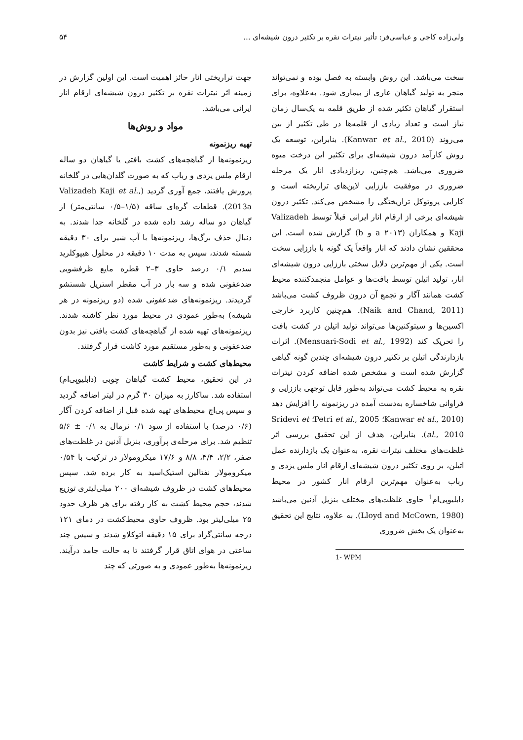ولی‌زاده کاجی و عباسی‌فر: تأثیر نیترات نقره بر تکثیر درون شیشه‌ای ... ۵۴
سخت می‌باشد. این روش وابسته به فصل بوده و نمی‌تواند منجر به تولید گیاهان عاری از بیماری شود. به‌علاوه، برای استقرار گیاهان تکثیر شده از طریق قلمه به یک‌سال زمان نیاز است و تعداد زیادی از قلمه‌ها در طی تکثیر از بین می‌روند (Kanwar et al., 2010). بنابراین، توسعه یک روش کارآمد درون شیشه‌ای برای تکثیر این درخت میوه ضروری می‌باشد. هم‌چنین، ریزازدیادی انار یک مرحله ضروری در موفقیت باززایی لاین‌های تراریخته است و کارایی پروتوکل تراریختگی را مشخص می‌کند. تکثیر درون شیشه‌ای برخی از ارقام انار ایرانی قبلاً توسط Valizadeh Kaji و همکاران (۲۰۱۳ a و b) گزارش شده است. این محققین نشان دادند که انار واقعاً یک گونه با باززایی سخت است. یکی از مهم‌ترین دلایل سختی باززایی درون شیشه‌ای انار، تولید اتیلن توسط بافت‌ها و عوامل منجمدکننده محیط کشت همانند آگار و تجمع آن درون ظروف کشت می‌باشد (Naik and Chand, 2011). هم‌چنین کاربرد خارجی اکسین‌ها و سیتوکنین‌ها می‌تواند تولید اتیلن در کشت بافت را تحریک کند (Mensuari-Sodi et al., 1992). اثرات بازدارندگی اتیلن بر تکثیر درون شیشه‌ای چندین گونه گیاهی گزارش شده است و مشخص شده اضافه کردن نیترات نقره به محیط کشت می‌تواند به‌طور قابل توجهی باززایی و فراوانی شاخساره به‌دست آمده در ریزنمونه را افزایش دهد (Kanwar et al., 2010؛ Petri et al., 2005؛ Sridevi et al., 2010). بنابراین، هدف از این تحقیق بررسی اثر غلظت‌های مختلف نیترات نقره، به‌عنوان یک بازدارنده عمل اتیلن، بر روی تکثیر درون شیشه‌ای ارقام انار ملس یزدی و رباب به‌عنوان مهم‌ترین ارقام انار کشور در محیط دابلیوپی‌ام<sup>1</sup> حاوی غلظت‌های مختلف بنزیل آدنین می‌باشد (Lloyd and McCown, 1980). به علاوه، نتایج این تحقیق به‌عنوان یک بخش ضروری
1- WPM
جهت تراریختی انار حائز اهمیت است. این اولین گزارش در زمینه اثر نیترات نقره بر تکثیر درون شیشه‌ای ارقام انار ایرانی می‌باشد.
مواد و روش‌ها
تهیه ریزنمونه
ریزنمونه‌ها از گیاهچه‌های کشت بافتی یا گیاهان دو ساله ارقام ملس یزدی و رباب که به صورت گلدان‌هایی در گلخانه پرورش یافتند، جمع آوری گردید (Valizadeh Kaji et al., 2013a). قطعات گره‌ای ساقه (۱/۵–۰/۵ سانتی‌متر) از گیاهان دو ساله رشد داده شده در گلخانه جدا شدند. به دنبال حذف برگ‌ها، ریزنمونه‌ها با آب شیر برای ۳۰ دقیقه شسته شدند، سپس به مدت ۱۰ دقیقه در محلول هیپوکلرید سدیم ۰/۱ درصد حاوی ۳–۲ قطره مایع ظرفشویی ضدعفونی شده و سه بار در آب مقطر استریل شستشو گردیدند. ریزنمونه‌های ضدعفونی شده (دو ریزنمونه در هر شیشه) به‌طور عمودی در محیط مورد نظر کاشته شدند. ریزنمونه‌های تهیه شده از گیاهچه‌های کشت بافتی نیز بدون ضدعفونی و به‌طور مستقیم مورد کاشت قرار گرفتند.
محیط‌های کشت و شرایط کاشت
در این تحقیق، محیط کشت گیاهان چوبی (دابلیوپی‌ام) استفاده شد. ساکارز به میزان ۳۰ گرم در لیتر اضافه گردید و سپس پی‌اچ محیط‌های تهیه شده قبل از اضافه کردن آگار (۰/۶ درصد) با استفاده از سود ۰/۱ نرمال به ۰/۱ ± ۵/۶ تنظیم شد. برای مرحله‌ی پرآوری، بنزیل آدنین در غلظت‌های صفر، ۲/۲، ۴/۴، ۸/۸ و ۱۷/۶ میکرومولار در ترکیب با ۰/۵۴ میکرومولار نفتالین استیک‌اسید به کار برده شد. سپس محیط‌های کشت در ظروف شیشه‌ای ۲۰۰ میلی‌لیتری توزیع شدند، حجم محیط کشت به کار رفته برای هر ظرف حدود ۲۵ میلی‌لیتر بود. ظروف حاوی محیط‌کشت در دمای ۱۲۱ درجه سانتی‌گراد برای ۱۵ دقیقه اتوکلاو شدند و سپس چند ساعتی در هوای اتاق قرار گرفتند تا به حالت جامد درآیند. ریزنمونه‌ها به‌طور عمودی و به صورتی که چند